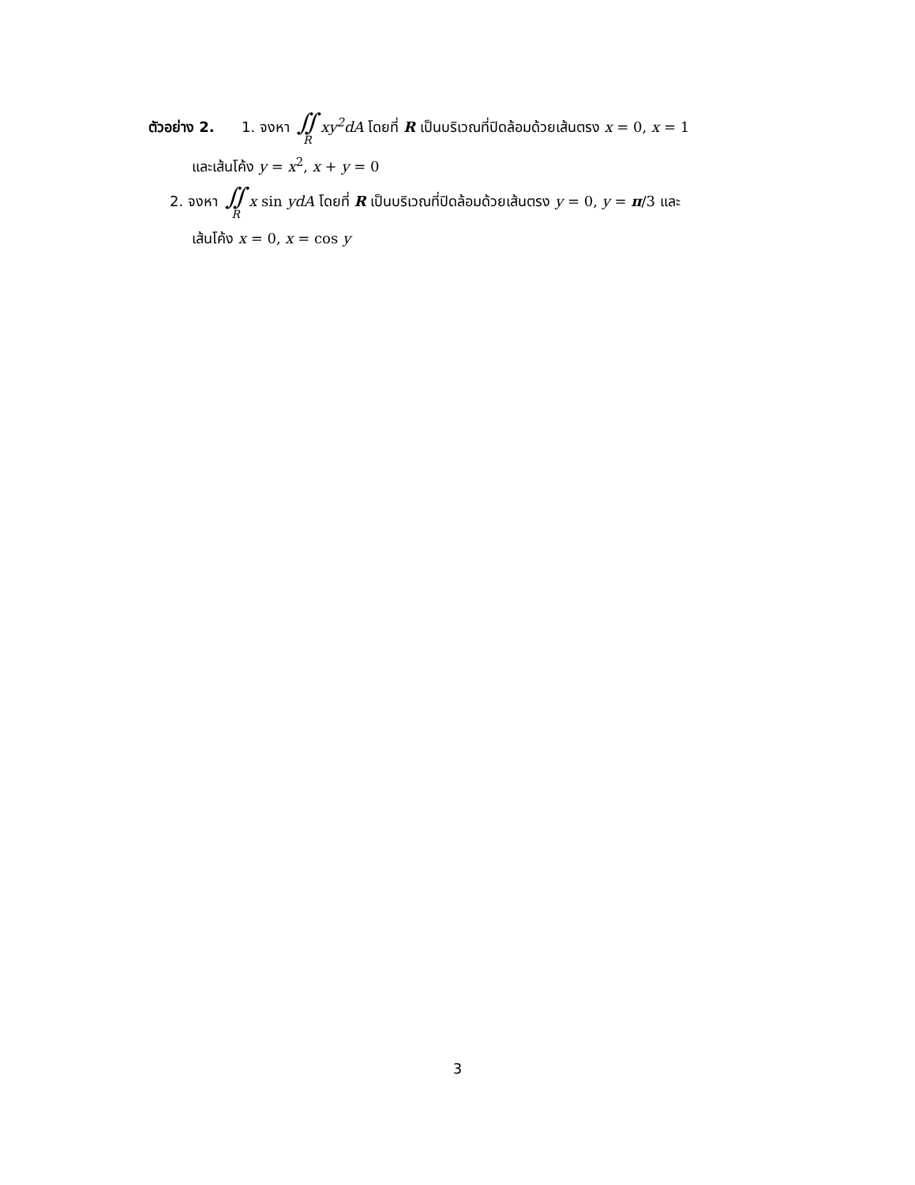ตัวอย่าง 2. 1. จงหา ∬ R xy<sup>2</sup>dA โดยที่ R เป็นบริเวณที่ปิดล้อมด้วยเส้นตรง x = 0, x = 1
และเส้นโค้ง y = x<sup>2</sup>, x + y = 0
2. จงหา ∬ R x sin ydA โดยที่ R เป็นบริเวณที่ปิดล้อมด้วยเส้นตรง y = 0, y = π/3 และ
เส้นโค้ง x = 0, x = cos y
3